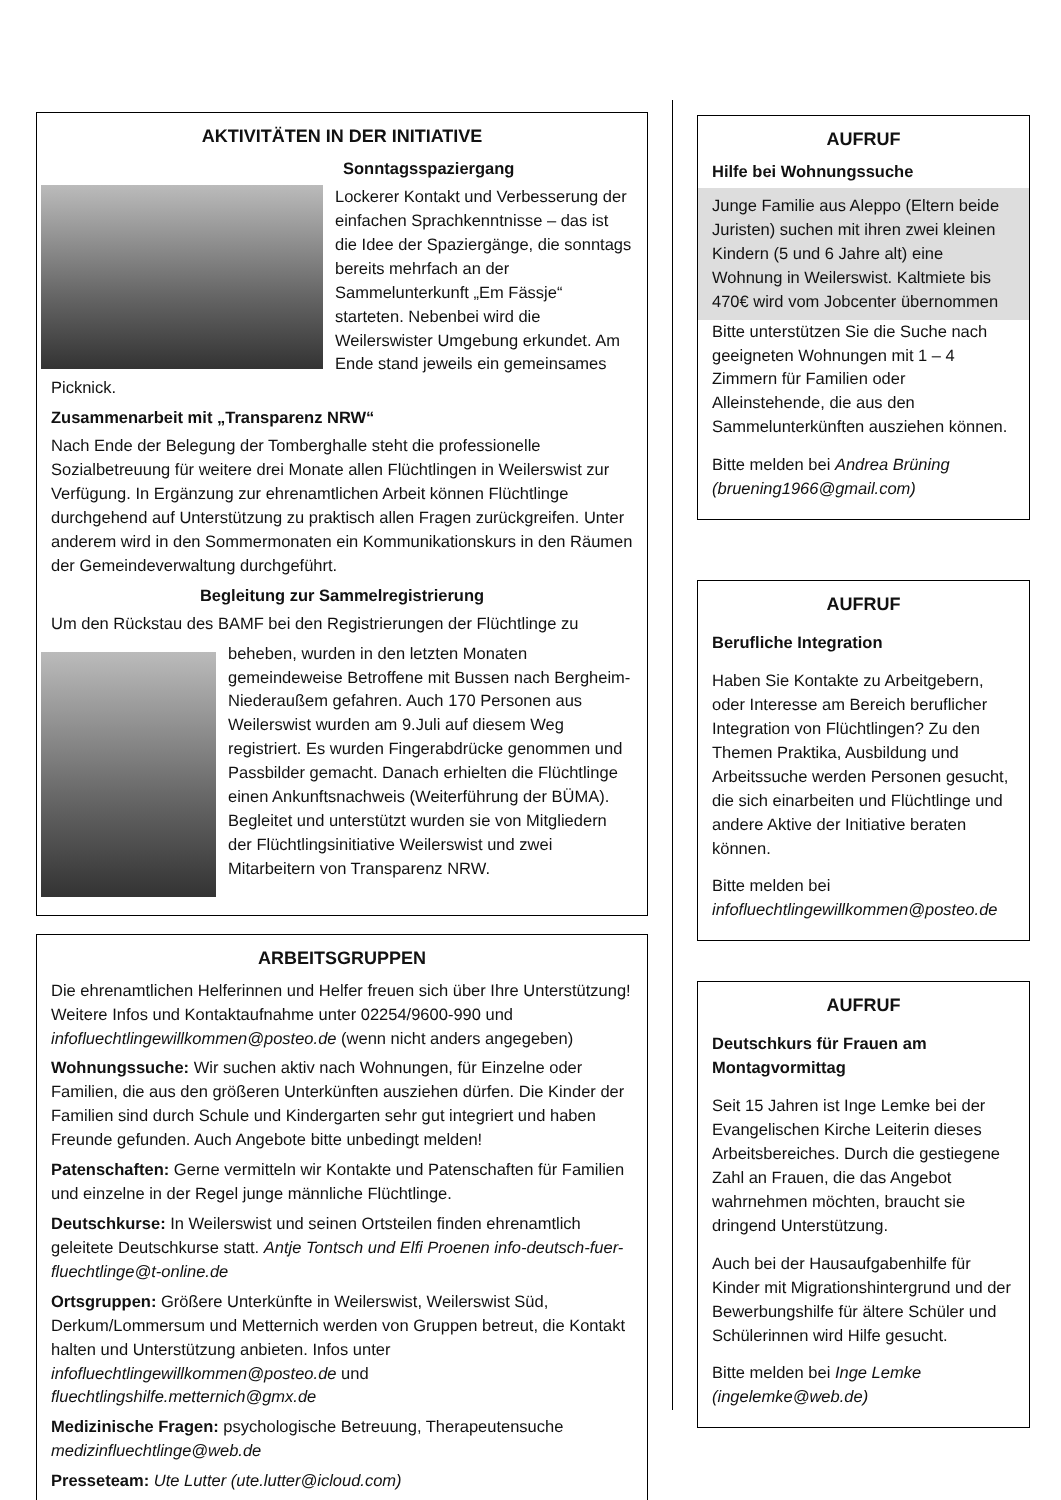AKTIVITÄTEN IN DER INITIATIVE
Sonntagsspaziergang
Lockerer Kontakt und Verbesserung der einfachen Sprachkenntnisse – das ist die Idee der Spaziergänge, die sonntags bereits mehrfach an der Sammelunterkunft „Em Fässje“ starteten. Nebenbei wird die Weilerswister Umgebung erkundet. Am Ende stand jeweils ein gemeinsames Picknick.
Zusammenarbeit mit „Transparenz NRW“
Nach Ende der Belegung der Tomberghalle steht die professionelle Sozialbetreuung für weitere drei Monate allen Flüchtlingen in Weilerswist zur Verfügung. In Ergänzung zur ehrenamtlichen Arbeit können Flüchtlinge durchgehend auf Unterstützung zu praktisch allen Fragen zurückgreifen. Unter anderem wird in den Sommermonaten ein Kommunikationskurs in den Räumen der Gemeindeverwaltung durchgeführt.
Begleitung zur Sammelregistrierung
Um den Rückstau des BAMF bei den Registrierungen der Flüchtlinge zu
beheben, wurden in den letzten Monaten gemeindeweise Betroffene mit Bussen nach Bergheim-Niederaußem gefahren. Auch 170 Personen aus Weilerswist wurden am 9.Juli auf diesem Weg registriert. Es wurden Fingerabdrücke genommen und Passbilder gemacht. Danach erhielten die Flüchtlinge einen Ankunftsnachweis (Weiterführung der BÜMA). Begleitet und unterstützt wurden sie von Mitgliedern der Flüchtlingsinitiative Weilerswist und zwei Mitarbeitern von Transparenz NRW.
ARBEITSGRUPPEN
Die ehrenamtlichen Helferinnen und Helfer freuen sich über Ihre Unterstützung! Weitere Infos und Kontaktaufnahme unter 02254/9600-990 und infofluechtlingewillkommen@posteo.de (wenn nicht anders angegeben)
Wohnungssuche: Wir suchen aktiv nach Wohnungen, für Einzelne oder Familien, die aus den größeren Unterkünften ausziehen dürfen. Die Kinder der Familien sind durch Schule und Kindergarten sehr gut integriert und haben Freunde gefunden. Auch Angebote bitte unbedingt melden!
Patenschaften: Gerne vermitteln wir Kontakte und Patenschaften für Familien und einzelne in der Regel junge männliche Flüchtlinge.
Deutschkurse: In Weilerswist und seinen Ortsteilen finden ehrenamtlich geleitete Deutschkurse statt. Antje Tontsch und Elfi Proenen info-deutsch-fuer-fluechtlinge@t-online.de
Ortsgruppen: Größere Unterkünfte in Weilerswist, Weilerswist Süd, Derkum/Lommersum und Metternich werden von Gruppen betreut, die Kontakt halten und Unterstützung anbieten. Infos unter infofluechtlingewillkommen@posteo.de und fluechtlingshilfe.metternich@gmx.de
Medizinische Fragen: psychologische Betreuung, Therapeutensuche medizinfluechtlinge@web.de
Presseteam: Ute Lutter (ute.lutter@icloud.com)
AUFRUF
Hilfe bei Wohnungssuche
Junge Familie aus Aleppo (Eltern beide Juristen) suchen mit ihren zwei kleinen Kindern (5 und 6 Jahre alt) eine Wohnung in Weilerswist. Kaltmiete bis 470€ wird vom Jobcenter übernommen
Bitte unterstützen Sie die Suche nach geeigneten Wohnungen mit 1 – 4 Zimmern für Familien oder Alleinstehende, die aus den Sammelunterkünften ausziehen können.
Bitte melden bei Andrea Brüning (bruening1966@gmail.com)
AUFRUF
Berufliche Integration
Haben Sie Kontakte zu Arbeitgebern, oder Interesse am Bereich beruflicher Integration von Flüchtlingen? Zu den Themen Praktika, Ausbildung und Arbeitssuche werden Personen gesucht, die sich einarbeiten und Flüchtlinge und andere Aktive der Initiative beraten können.
Bitte melden bei infofluechtlingewillkommen@posteo.de
AUFRUF
Deutschkurs für Frauen am Montagvormittag
Seit 15 Jahren ist Inge Lemke bei der Evangelischen Kirche Leiterin dieses Arbeitsbereiches. Durch die gestiegene Zahl an Frauen, die das Angebot wahrnehmen möchten, braucht sie dringend Unterstützung.
Auch bei der Hausaufgabenhilfe für Kinder mit Migrationshintergrund und der Bewerbungshilfe für ältere Schüler und Schülerinnen wird Hilfe gesucht.
Bitte melden bei Inge Lemke (ingelemke@web.de)